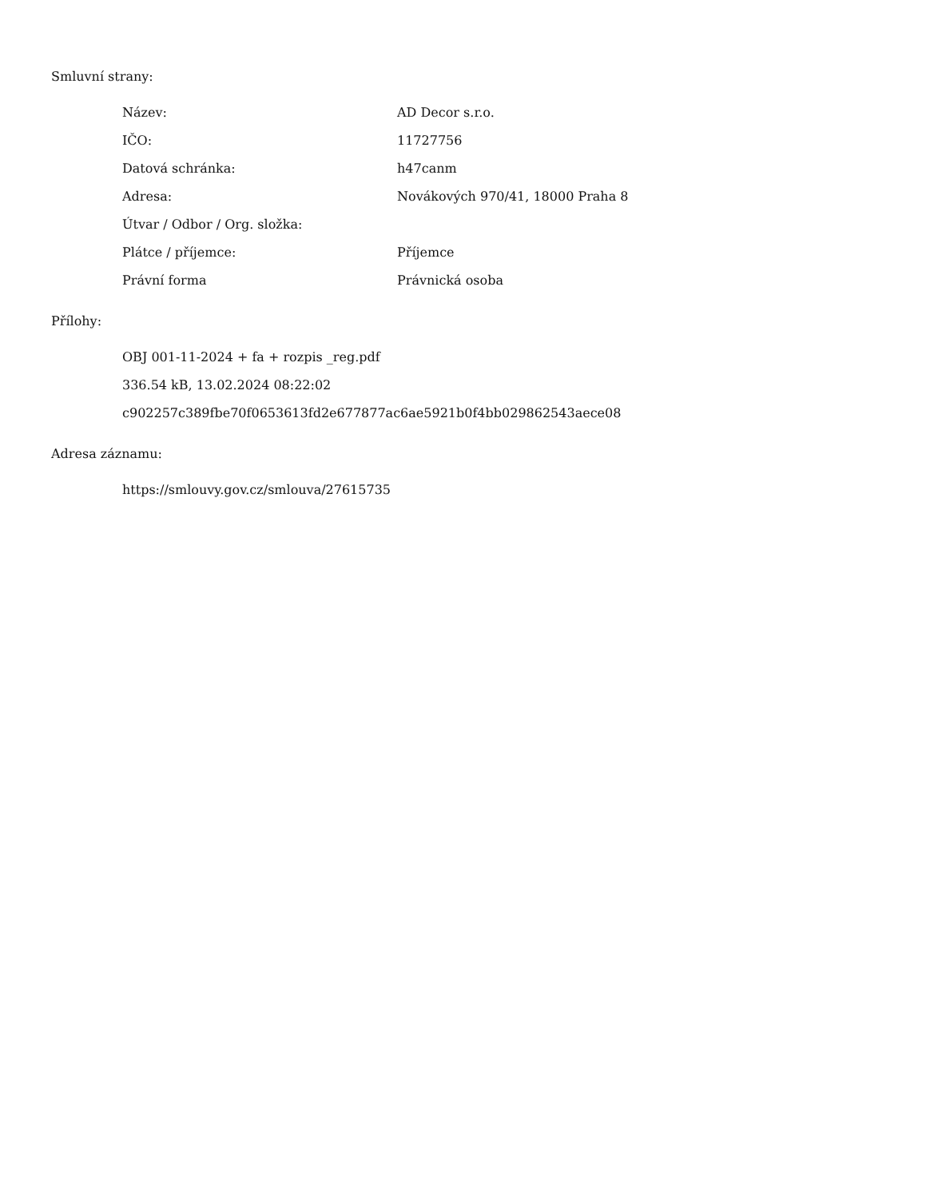Smluvní strany:
| Název: | AD Decor s.r.o. |
| IČO: | 11727756 |
| Datová schránka: | h47canm |
| Adresa: | Novákových 970/41, 18000 Praha 8 |
| Útvar / Odbor / Org. složka: | |
| Plátce / příjemce: | Příjemce |
| Právní forma | Právnická osoba |
Přílohy:
OBJ 001-11-2024 + fa + rozpis _reg.pdf
336.54 kB, 13.02.2024 08:22:02
c902257c389fbe70f0653613fd2e677877ac6ae5921b0f4bb029862543aece08
Adresa záznamu:
https://smlouvy.gov.cz/smlouva/27615735